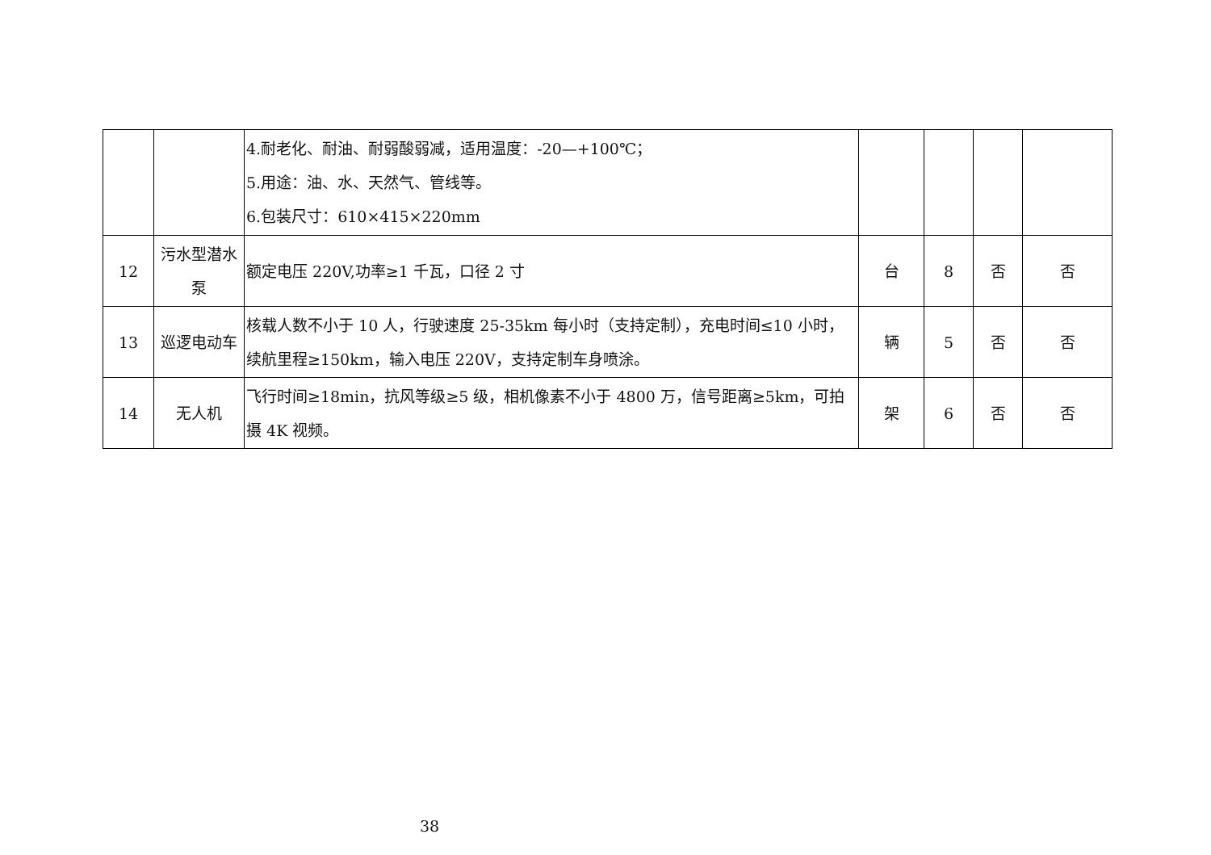| | | 4.耐老化、耐油、耐弱酸弱减，适用温度：-20—+100℃； 5.用途：油、水、天然气、管线等。 6.包装尺寸：610×415×220mm | | | | |
| 12 | 污水型潜水泵 | 额定电压 220V,功率≥1 千瓦，口径 2 寸 | 台 | 8 | 否 | 否 |
| 13 | 巡逻电动车 | 核载人数不小于 10 人，行驶速度 25-35km 每小时（支持定制），充电时间≤10 小时，续航里程≥150km，输入电压 220V，支持定制车身喷涂。 | 辆 | 5 | 否 | 否 |
| 14 | 无人机 | 飞行时间≥18min，抗风等级≥5 级，相机像素不小于 4800 万，信号距离≥5km，可拍摄 4K 视频。 | 架 | 6 | 否 | 否 |
38